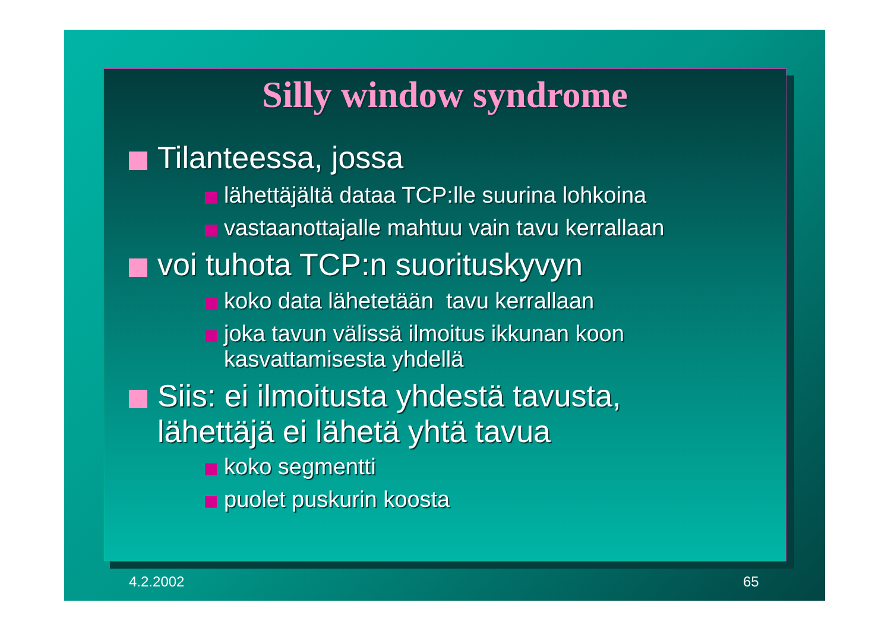Silly window syndrome
Tilanteessa, jossa
lähettäjältä dataa TCP:lle suurina lohkoina
vastaanottajalle mahtuu vain tavu kerrallaan
voi tuhota TCP:n suorituskyvyn
koko data lähetetään tavu kerrallaan
joka tavun välissä ilmoitus ikkunan koon
kasvattamisesta yhdellä
Siis: ei ilmoitusta yhdestä tavusta,
lähettäjä ei lähetä yhtä tavua
koko segmentti
puolet puskurin koosta
4.2.2002 65